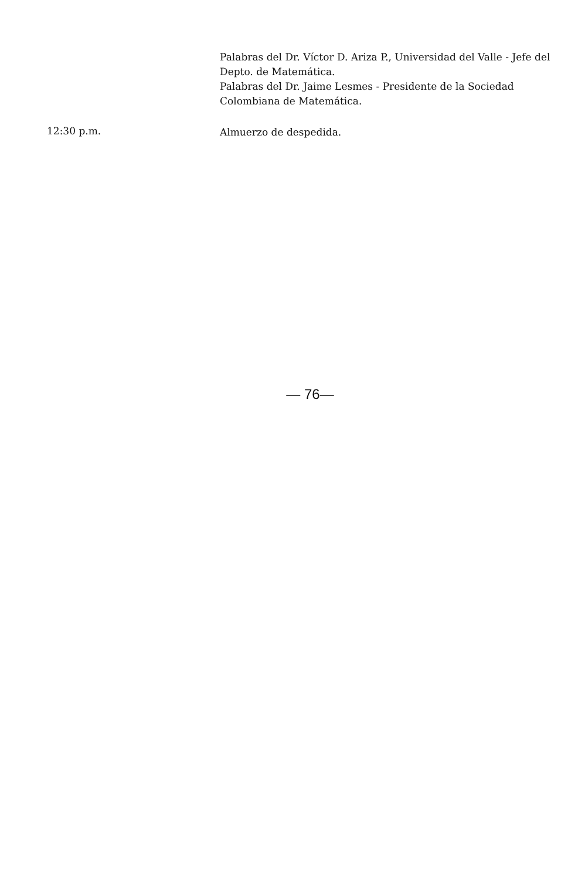Palabras del Dr. Víctor D. Ariza P., Universidad del Valle - Jefe del Depto. de Matemática.
Palabras del Dr. Jaime Lesmes - Presidente de la Sociedad Colombiana de Matemática.
12:30 p.m.
Almuerzo de despedida.
— 76—